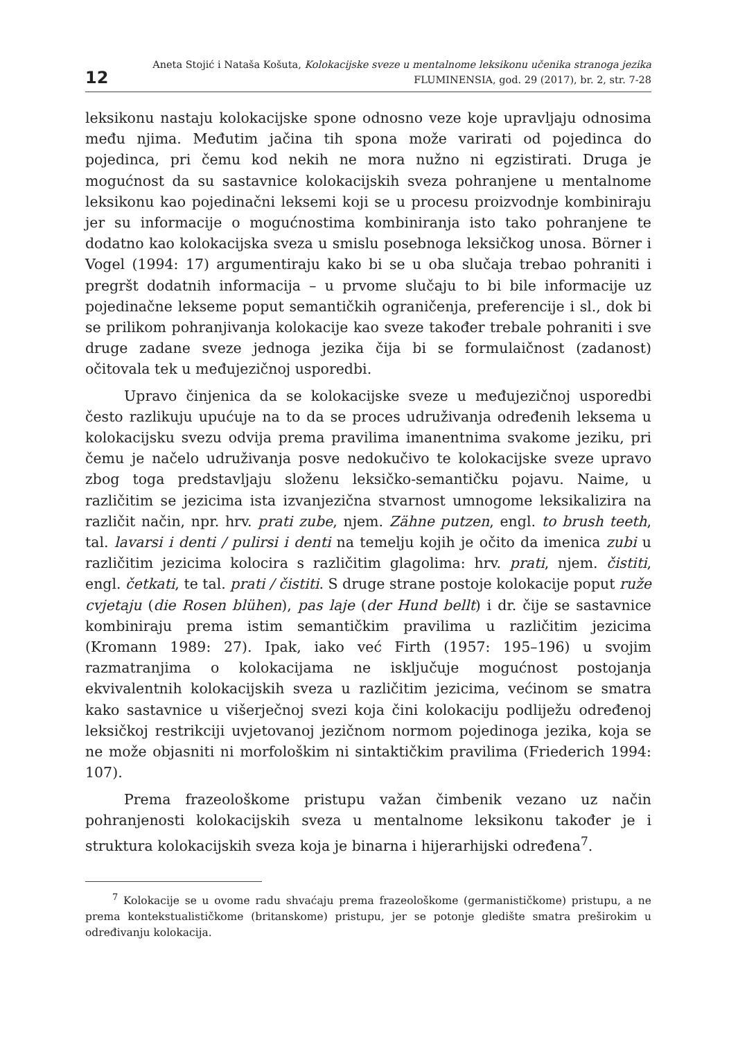12
Aneta Stojić i Nataša Košuta, Kolokacijske sveze u mentalnome leksikonu učenika stranoga jezika
FLUMINENSIA, god. 29 (2017), br. 2, str. 7-28
leksikonu nastaju kolokacijske spone odnosno veze koje upravljaju odnosima među njima. Međutim jačina tih spona može varirati od pojedinca do pojedinca, pri čemu kod nekih ne mora nužno ni egzistirati. Druga je mogućnost da su sastavnice kolokacijskih sveza pohranjene u mentalnome leksikonu kao pojedinačni leksemi koji se u procesu proizvodnje kombiniraju jer su informacije o mogućnostima kombiniranja isto tako pohranjene te dodatno kao kolokacijska sveza u smislu posebnoga leksičkog unosa. Börner i Vogel (1994: 17) argumentiraju kako bi se u oba slučaja trebao pohraniti i pregršt dodatnih informacija – u prvome slučaju to bi bile informacije uz pojedinačne lekseme poput semantičkih ograničenja, preferencije i sl., dok bi se prilikom pohranjivanja kolokacije kao sveze također trebale pohraniti i sve druge zadane sveze jednoga jezika čija bi se formulaičnost (zadanost) očitovala tek u međujezičnoj usporedbi.
Upravo činjenica da se kolokacijske sveze u međujezičnoj usporedbi često razlikuju upućuje na to da se proces udruživanja određenih leksema u kolokacijsku svezu odvija prema pravilima imanentnima svakome jeziku, pri čemu je načelo udruživanja posve nedokučivo te kolokacijske sveze upravo zbog toga predstavljaju složenu leksičko-semantičku pojavu. Naime, u različitim se jezicima ista izvanjezična stvarnost umnogome leksikalizira na različit način, npr. hrv. prati zube, njem. Zähne putzen, engl. to brush teeth, tal. lavarsi i denti / pulirsi i denti na temelju kojih je očito da imenica zubi u različitim jezicima kolocira s različitim glagolima: hrv. prati, njem. čistiti, engl. četkati, te tal. prati / čistiti. S druge strane postoje kolokacije poput ruže cvjetaju (die Rosen blühen), pas laje (der Hund bellt) i dr. čije se sastavnice kombiniraju prema istim semantičkim pravilima u različitim jezicima (Kromann 1989: 27). Ipak, iako već Firth (1957: 195–196) u svojim razmatranjima o kolokacijama ne isključuje mogućnost postojanja ekvivalentnih kolokacijskih sveza u različitim jezicima, većinom se smatra kako sastavnice u višerječnoj svezi koja čini kolokaciju podliježu određenoj leksičkoj restrikciji uvjetovanoj jezičnom normom pojedinoga jezika, koja se ne može objasniti ni morfološkim ni sintaktičkim pravilima (Friederich 1994: 107).
Prema frazeološkome pristupu važan čimbenik vezano uz način pohranjenosti kolokacijskih sveza u mentalnome leksikonu također je i struktura kolokacijskih sveza koja je binarna i hijerarhijski određena<sup>7</sup>.
<sup>7</sup> Kolokacije se u ovome radu shvaćaju prema frazeološkome (germanističkome) pristupu, a ne prema kontekstualističkome (britanskome) pristupu, jer se potonje gledište smatra preširokim u određivanju kolokacija.